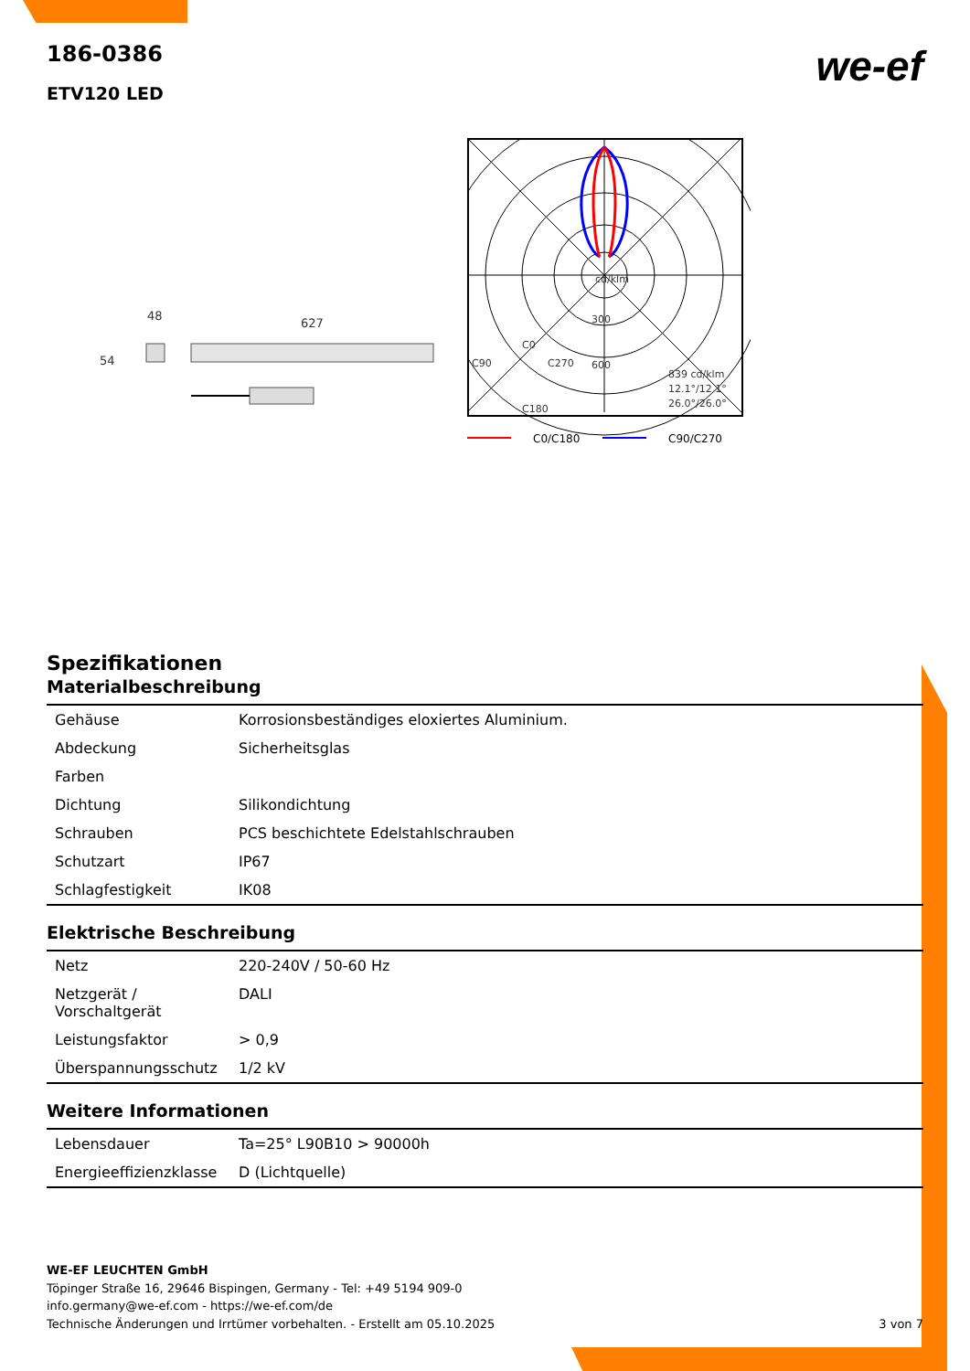186-0386
ETV120 LED
we-ef
48
627
54
cd/klm
839 cd/klm
12.1°/12.1°
26.0°/26.0°
C0
C90
C270
C180
300
600
C0/C180
C90/C270
Spezifikationen
Materialbeschreibung
| Gehäuse | Korrosionsbeständiges eloxiertes Aluminium. |
| Abdeckung | Sicherheitsglas |
| Farben | |
| Dichtung | Silikondichtung |
| Schrauben | PCS beschichtete Edelstahlschrauben |
| Schutzart | IP67 |
| Schlagfestigkeit | IK08 |
Elektrische Beschreibung
| Netz | 220-240V / 50-60 Hz |
| Netzgerät / Vorschaltgerät | DALI |
| Leistungsfaktor | > 0,9 |
| Überspannungsschutz | 1/2 kV |
Weitere Informationen
| Lebensdauer | Ta=25° L90B10 > 90000h |
| Energieeffizienzklasse | D (Lichtquelle) |
WE-EF LEUCHTEN GmbH
Töpinger Straße 16, 29646 Bispingen, Germany - Tel: +49 5194 909-0
info.germany@we-ef.com - https://we-ef.com/de
Technische Änderungen und Irrtümer vorbehalten. - Erstellt am 05.10.2025 3 von 7